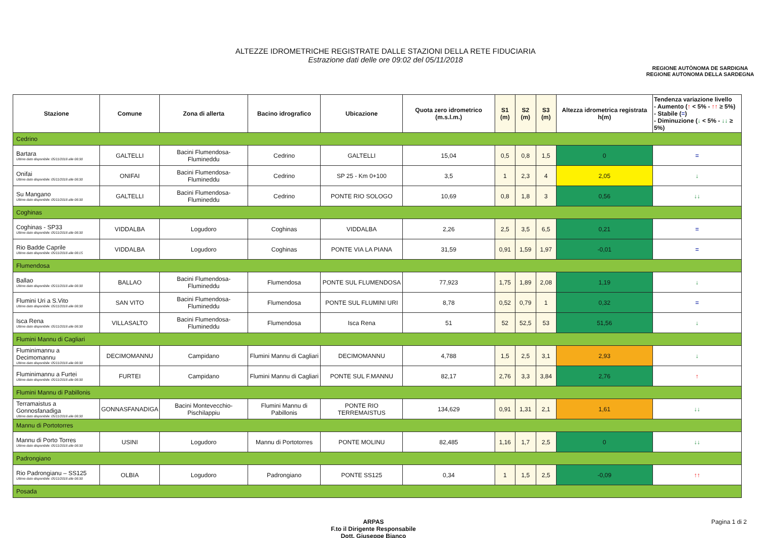ALTEZZE IDROMETRICHE REGISTRATE DALLE STAZIONI DELLA RETE FIDUCIARIA
Estrazione dati delle ore 09:02 del 05/11/2018
REGIONE AUTÒNOMA DE SARDIGNA
REGIONE AUTONOMA DELLA SARDEGNA
| Stazione | Comune | Zona di allerta | Bacino idrografico | Ubicazione | Quota zero idrometrico (m.s.l.m.) | S1 (m) | S2 (m) | S3 (m) | Altezza idrometrica registrata h(m) | Tendenza variazione livello - Aumento ( ↑ < 5% - ↑↑ ≥ 5%) - Stabile ( = ) - Diminuzione ( ↓ < 5% - ↓↓ ≥ 5%) |
| --- | --- | --- | --- | --- | --- | --- | --- | --- | --- | --- |
| Cedrino | | | | | | | | | | |
| Bartara Ultimo dato disponibile: 05/11/2018 alle 08:30 | GALTELLI | Bacini Flumendosa-Flumineddu | Cedrino | GALTELLI | 15,04 | 0,5 | 0,8 | 1,5 | 0 | = |
| Onifai Ultimo dato disponibile: 05/11/2018 alle 08:30 | ONIFAI | Bacini Flumendosa-Flumineddu | Cedrino | SP 25 - Km 0+100 | 3,5 | 1 | 2,3 | 4 | 2,05 | ↓ |
| Su Mangano Ultimo dato disponibile: 05/11/2018 alle 08:30 | GALTELLI | Bacini Flumendosa-Flumineddu | Cedrino | PONTE RIO SOLOGO | 10,69 | 0,8 | 1,8 | 3 | 0,56 | ↓↓ |
| Coghinas | | | | | | | | | | |
| Coghinas - SP33 Ultimo dato disponibile: 05/11/2018 alle 08:30 | VIDDALBA | Logudoro | Coghinas | VIDDALBA | 2,26 | 2,5 | 3,5 | 6,5 | 0,21 | = |
| Rio Badde Caprile Ultimo dato disponibile: 05/11/2018 alle 08:15 | VIDDALBA | Logudoro | Coghinas | PONTE VIA LA PIANA | 31,59 | 0,91 | 1,59 | 1,97 | -0,01 | = |
| Flumendosa | | | | | | | | | | |
| Ballao Ultimo dato disponibile: 05/11/2018 alle 08:30 | BALLAO | Bacini Flumendosa-Flumineddu | Flumendosa | PONTE SUL FLUMENDOSA | 77,923 | 1,75 | 1,89 | 2,08 | 1,19 | ↓ |
| Flumini Uri a S.Vito Ultimo dato disponibile: 05/11/2018 alle 08:30 | SAN VITO | Bacini Flumendosa-Flumineddu | Flumendosa | PONTE SUL FLUMINI URI | 8,78 | 0,52 | 0,79 | 1 | 0,32 | = |
| Isca Rena Ultimo dato disponibile: 05/11/2018 alle 08:30 | VILLASALTO | Bacini Flumendosa-Flumineddu | Flumendosa | Isca Rena | 51 | 52 | 52,5 | 53 | 51,56 | ↓ |
| Flumini Mannu di Cagliari | | | | | | | | | | |
| Fluminimannu a Decimomannu Ultimo dato disponibile: 05/11/2018 alle 08:30 | DECIMOMANNU | Campidano | Flumini Mannu di Cagliari | DECIMOMANNU | 4,788 | 1,5 | 2,5 | 3,1 | 2,93 | ↓ |
| Fluminimannu a Furtei Ultimo dato disponibile: 05/11/2018 alle 08:30 | FURTEI | Campidano | Flumini Mannu di Cagliari | PONTE SUL F.MANNU | 82,17 | 2,76 | 3,3 | 3,84 | 2,76 | ↑ |
| Flumini Mannu di Pabillonis | | | | | | | | | | |
| Terramaistus a Gonnosfanadiga Ultimo dato disponibile: 05/11/2018 alle 08:30 | GONNASFANADIGA | Bacini Montevecchio-Pischilappiu | Flumini Mannu di Pabillonis | PONTE RIO TERREMAISTUS | 134,629 | 0,91 | 1,31 | 2,1 | 1,61 | ↓↓ |
| Mannu di Portotorres | | | | | | | | | | |
| Mannu di Porto Torres Ultimo dato disponibile: 05/11/2018 alle 08:30 | USINI | Logudoro | Mannu di Portotorres | PONTE MOLINU | 82,485 | 1,16 | 1,7 | 2,5 | 0 | ↓↓ |
| Padrongiano | | | | | | | | | | |
| Rio Padrongianu – SS125 Ultimo dato disponibile: 05/11/2018 alle 08:30 | OLBIA | Logudoro | Padrongiano | PONTE SS125 | 0,34 | 1 | 1,5 | 2,5 | -0,09 | ↑↑ |
| Posada | | | | | | | | | | |
ARPAS
F.to il Dirigente Responsabile
Dott. Giuseppe Bianco
Pagina 1 di 2